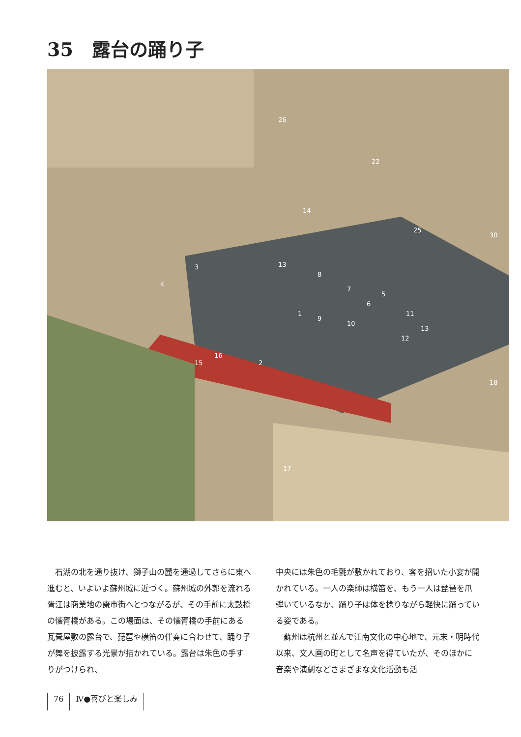35　露台の踊り子
26
22
25
30
14
3
4
13
8
1
9
7
6
5
10
11
13
12
16
15 2
18
17
石湖の北を通り抜け、獅子山の麓を通過してさらに東へ進むと、いよいよ蘇州城に近づく。蘇州城の外郭を流れる胥江は商業地の棗市街へとつながるが、その手前に太鼓橋の懐胥橋がある。この場面は、その懐胥橋の手前にある瓦葺屋敷の露台で、琵琶や横笛の伴奏に合わせて、踊り子が舞を披露する光景が描かれている。露台は朱色の手すりがつけられ、
中央には朱色の毛氈が敷かれており、客を招いた小宴が開かれている。一人の楽師は横笛を、もう一人は琵琶を爪弾いているなか、踊り子は体を捻りながら軽快に踊っている姿である。
蘇州は杭州と並んで江南文化の中心地で、元末・明時代以来、文人画の町として名声を得ていたが、そのほかに音楽や演劇などさまざまな文化活動も活
76 Ⅳ●喜びと楽しみ